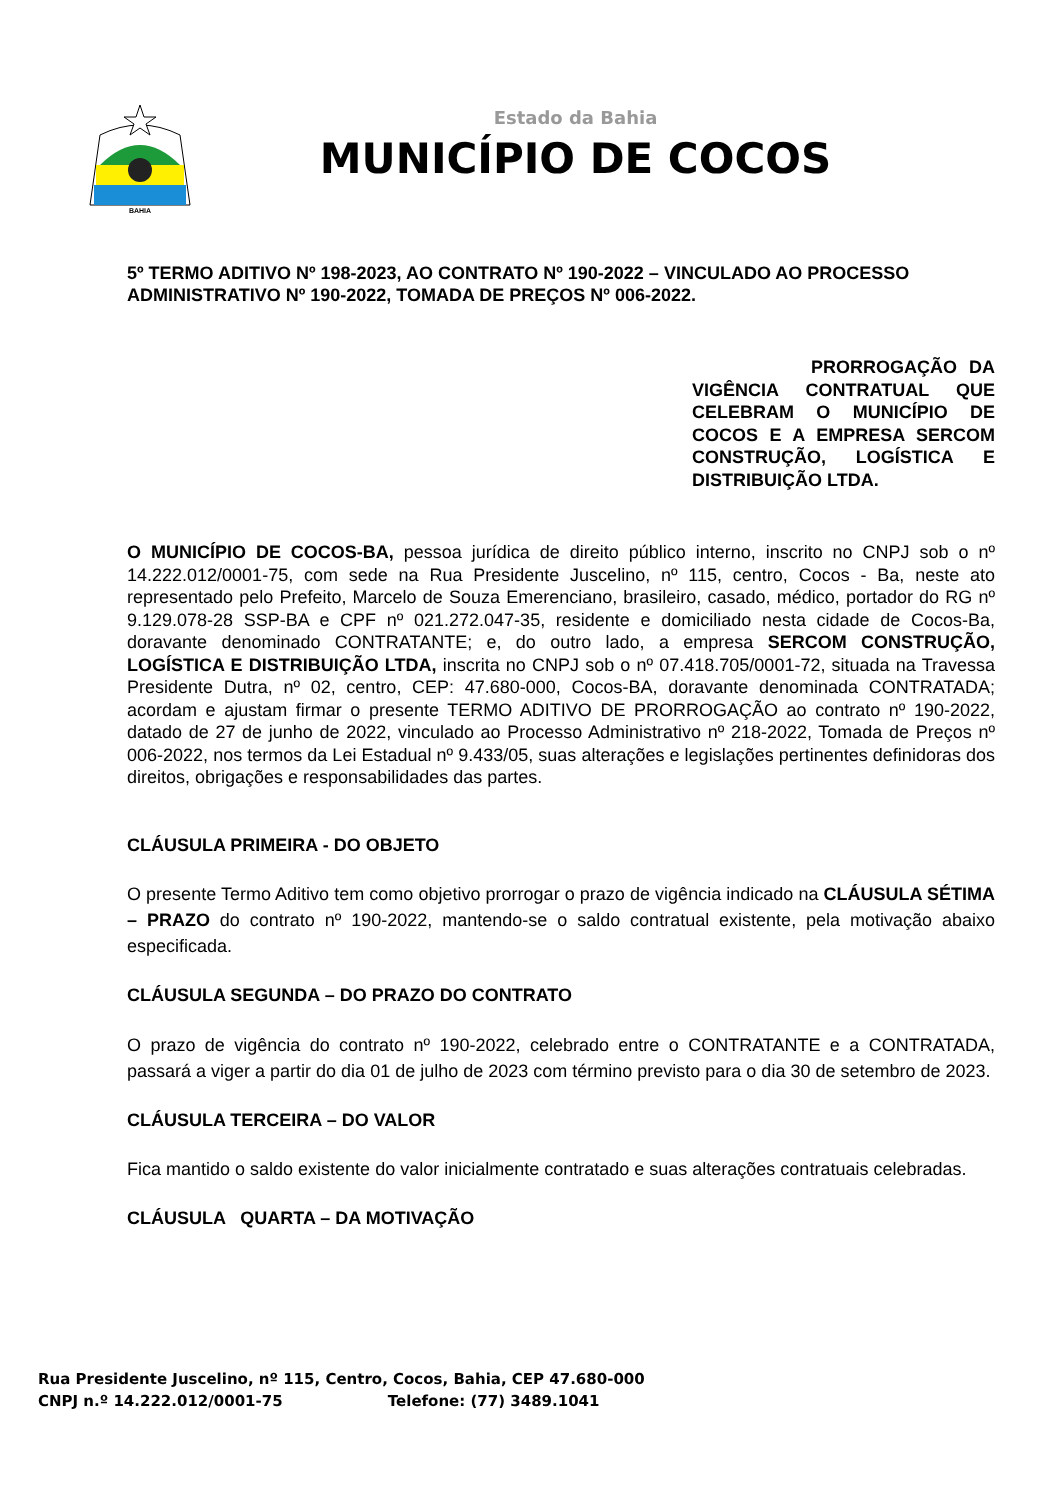BAHIA
Estado da Bahia
MUNICÍPIO DE COCOS
5º TERMO ADITIVO Nº 198-2023, AO CONTRATO Nº 190-2022 – VINCULADO AO PROCESSO ADMINISTRATIVO Nº 190-2022, TOMADA DE PREÇOS Nº 006-2022.
PRORROGAÇÃO DA VIGÊNCIA CONTRATUAL QUE CELEBRAM O MUNICÍPIO DE COCOS E A EMPRESA SERCOM CONSTRUÇÃO, LOGÍSTICA E DISTRIBUIÇÃO LTDA.
O MUNICÍPIO DE COCOS-BA, pessoa jurídica de direito público interno, inscrito no CNPJ sob o nº 14.222.012/0001-75, com sede na Rua Presidente Juscelino, nº 115, centro, Cocos - Ba, neste ato representado pelo Prefeito, Marcelo de Souza Emerenciano, brasileiro, casado, médico, portador do RG nº 9.129.078-28 SSP-BA e CPF nº 021.272.047-35, residente e domiciliado nesta cidade de Cocos-Ba, doravante denominado CONTRATANTE; e, do outro lado, a empresa SERCOM CONSTRUÇÃO, LOGÍSTICA E DISTRIBUIÇÃO LTDA, inscrita no CNPJ sob o nº 07.418.705/0001-72, situada na Travessa Presidente Dutra, nº 02, centro, CEP: 47.680-000, Cocos-BA, doravante denominada CONTRATADA; acordam e ajustam firmar o presente TERMO ADITIVO DE PRORROGAÇÃO ao contrato nº 190-2022, datado de 27 de junho de 2022, vinculado ao Processo Administrativo nº 218-2022, Tomada de Preços nº 006-2022, nos termos da Lei Estadual nº 9.433/05, suas alterações e legislações pertinentes definidoras dos direitos, obrigações e responsabilidades das partes.
CLÁUSULA PRIMEIRA - DO OBJETO
O presente Termo Aditivo tem como objetivo prorrogar o prazo de vigência indicado na CLÁUSULA SÉTIMA – PRAZO do contrato nº 190-2022, mantendo-se o saldo contratual existente, pela motivação abaixo especificada.
CLÁUSULA SEGUNDA – DO PRAZO DO CONTRATO
O prazo de vigência do contrato nº 190-2022, celebrado entre o CONTRATANTE e a CONTRATADA, passará a viger a partir do dia 01 de julho de 2023 com término previsto para o dia 30 de setembro de 2023.
CLÁUSULA TERCEIRA – DO VALOR
Fica mantido o saldo existente do valor inicialmente contratado e suas alterações contratuais celebradas.
CLÁUSULA QUARTA – DA MOTIVAÇÃO
Rua Presidente Juscelino, nº 115, Centro, Cocos, Bahia, CEP 47.680-000
CNPJ n.º 14.222.012/0001-75 Telefone: (77) 3489.1041